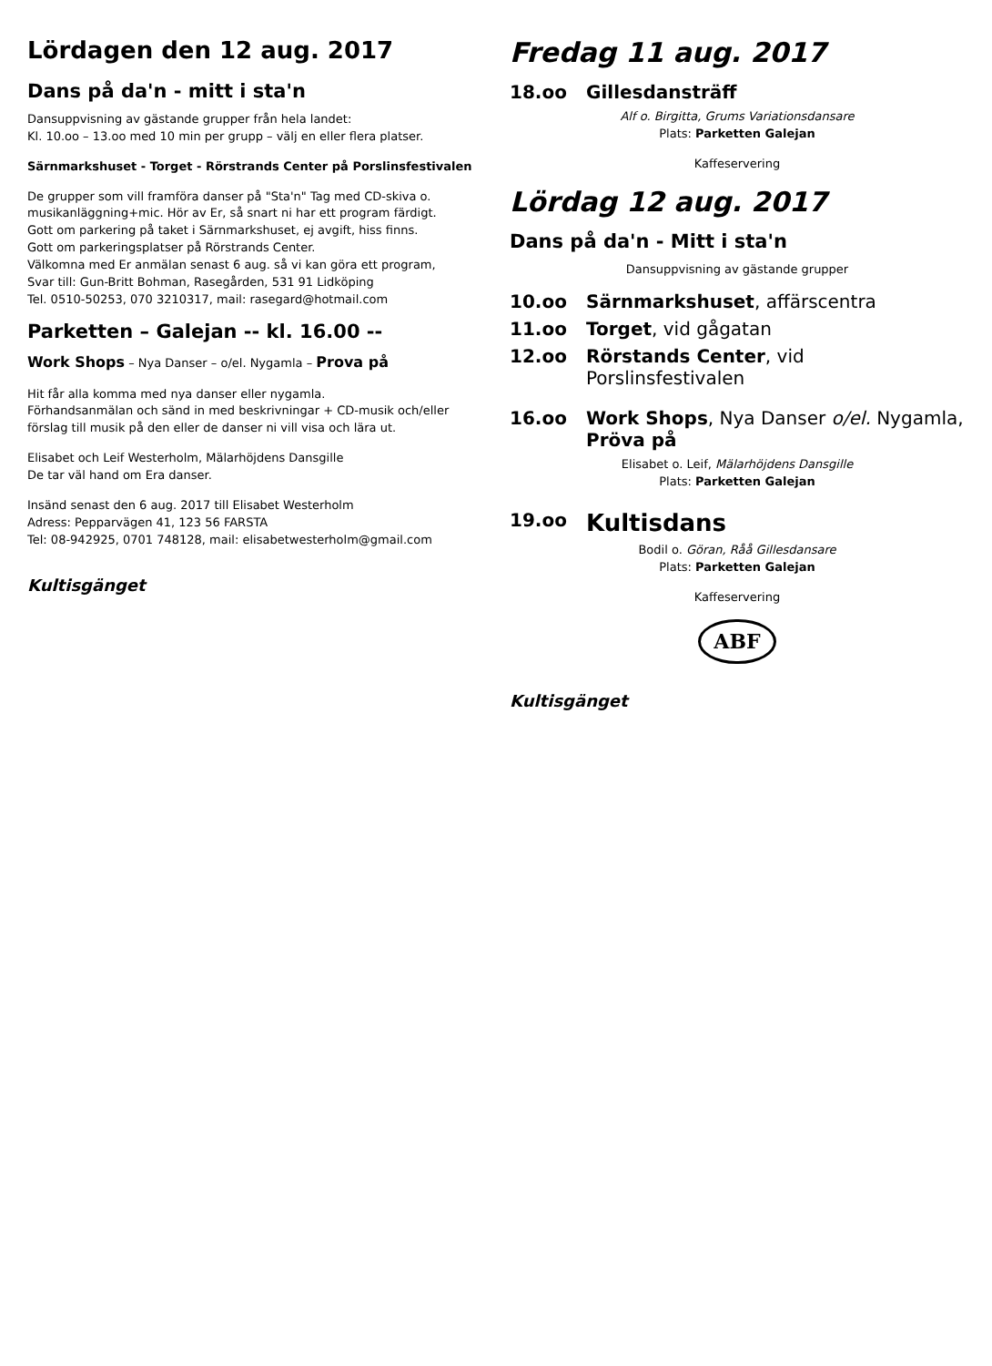Lördagen den 12 aug. 2017
Dans på da'n - mitt i sta'n
Dansuppvisning av gästande grupper från hela landet:
Kl. 10.oo – 13.oo med 10 min per grupp – välj en eller flera platser.
Särnmarkshuset - Torget - Rörstrands Center på Porslinsfestivalen
De grupper som vill framföra danser på "Sta'n" Tag med CD-skiva o. musikanläggning+mic. Hör av Er, så snart ni har ett program färdigt.
Gott om parkering på taket i Särnmarkshuset, ej avgift, hiss finns.
Gott om parkeringsplatser på Rörstrands Center.
Välkomna med Er anmälan senast 6 aug. så vi kan göra ett program,
Svar till: Gun-Britt Bohman, Rasegården, 531 91 Lidköping
Tel. 0510-50253, 070 3210317, mail: rasegard@hotmail.com
Parketten – Galejan -- kl. 16.00 --
Work Shops – Nya Danser – o/el. Nygamla – Prova på
Hit får alla komma med nya danser eller nygamla.
Förhandsanmälan och sänd in med beskrivningar + CD-musik och/eller förslag till musik på den eller de danser ni vill visa och lära ut.
Elisabet och Leif Westerholm, Mälarhöjdens Dansgille
De tar väl hand om Era danser.
Insänd senast den 6 aug. 2017 till Elisabet Westerholm
Adress: Pepparvägen 41, 123 56 FARSTA
Tel: 08-942925, 0701 748128, mail: elisabetwesterholm@gmail.com
Kultisgänget
Fredag 11 aug. 2017
18.oo Gillesdansträff
Alf o. Birgitta, Grums Variationsdansare
Plats: Parketten Galejan
Kaffeservering
Lördag 12 aug. 2017
Dans på da'n - Mitt i sta'n
Dansuppvisning av gästande grupper
10.oo Särnmarkshuset, affärscentra
11.oo Torget, vid gågatan
12.oo Rörstands Center, vid Porslinsfestivalen
16.oo Work Shops, Nya Danser o/el. Nygamla, Pröva på
Elisabet o. Leif, Mälarhöjdens Dansgille
Plats: Parketten Galejan
19.oo Kultisdans
Bodil o. Göran, Råå Gillesdansare
Plats: Parketten Galejan
Kaffeservering
ABF
Kultisgänget